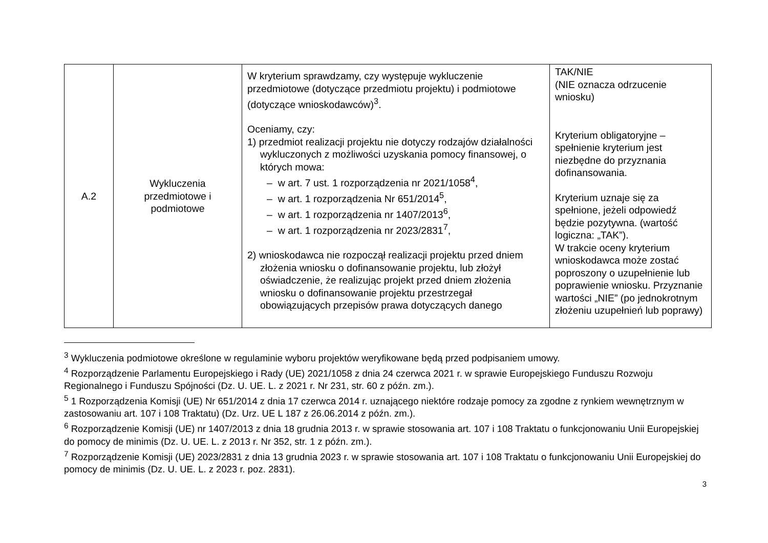| A.2 | Wykluczenia przedmiotowe i podmiotowe | W kryterium sprawdzamy, czy występuje wykluczenie przedmiotowe (dotyczące przedmiotu projektu) i podmiotowe (dotyczące wnioskodawców)<sup>3</sup>. Oceniamy, czy: 1) przedmiot realizacji projektu nie dotyczy rodzajów działalności wykluczonych z możliwości uzyskania pomocy finansowej, o których mowa: – w art. 7 ust. 1 rozporządzenia nr 2021/1058<sup>4</sup>, – w art. 1 rozporządzenia Nr 651/2014<sup>5</sup>, – w art. 1 rozporządzenia nr 1407/2013<sup>6</sup>, – w art. 1 rozporządzenia nr 2023/2831<sup>7</sup>, 2) wnioskodawca nie rozpoczął realizacji projektu przed dniem złożenia wniosku o dofinansowanie projektu, lub złożył oświadczenie, że realizując projekt przed dniem złożenia wniosku o dofinansowanie projektu przestrzegał obowiązujących przepisów prawa dotyczących danego | TAK/NIE (NIE oznacza odrzucenie wniosku) Kryterium obligatoryjne – spełnienie kryterium jest niezbędne do przyznania dofinansowania. Kryterium uznaje się za spełnione, jeżeli odpowiedź będzie pozytywna. (wartość logiczna: „TAK”). W trakcie oceny kryterium wnioskodawca może zostać poproszony o uzupełnienie lub poprawienie wniosku. Przyznanie wartości „NIE” (po jednokrotnym złożeniu uzupełnień lub poprawy) |
<sup>3</sup> Wykluczenia podmiotowe określone w regulaminie wyboru projektów weryfikowane będą przed podpisaniem umowy.
<sup>4</sup> Rozporządzenie Parlamentu Europejskiego i Rady (UE) 2021/1058 z dnia 24 czerwca 2021 r. w sprawie Europejskiego Funduszu Rozwoju Regionalnego i Funduszu Spójności (Dz. U. UE. L. z 2021 r. Nr 231, str. 60 z późn. zm.).
<sup>5</sup> 1 Rozporządzenia Komisji (UE) Nr 651/2014 z dnia 17 czerwca 2014 r. uznającego niektóre rodzaje pomocy za zgodne z rynkiem wewnętrznym w zastosowaniu art. 107 i 108 Traktatu) (Dz. Urz. UE L 187 z 26.06.2014 z późn. zm.).
<sup>6</sup> Rozporządzenie Komisji (UE) nr 1407/2013 z dnia 18 grudnia 2013 r. w sprawie stosowania art. 107 i 108 Traktatu o funkcjonowaniu Unii Europejskiej do pomocy de minimis (Dz. U. UE. L. z 2013 r. Nr 352, str. 1 z późn. zm.).
<sup>7</sup> Rozporządzenie Komisji (UE) 2023/2831 z dnia 13 grudnia 2023 r. w sprawie stosowania art. 107 i 108 Traktatu o funkcjonowaniu Unii Europejskiej do pomocy de minimis (Dz. U. UE. L. z 2023 r. poz. 2831).
3